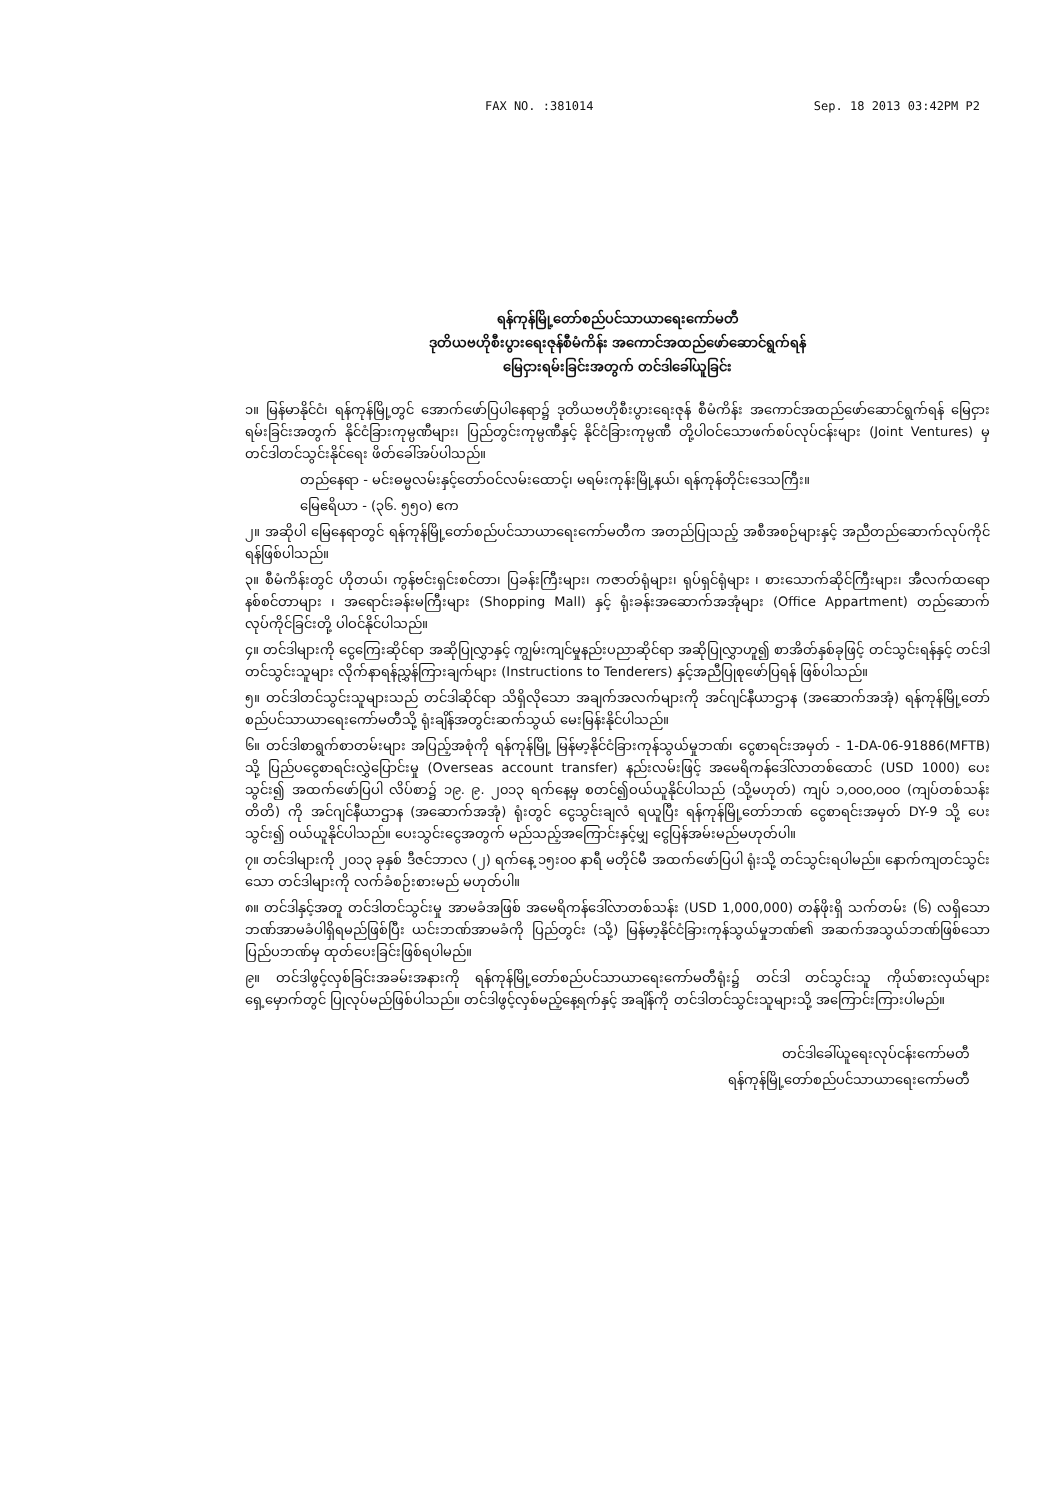FAX NO. :381014 Sep. 18 2013 03:42PM P2
ရန်ကုန်မြို့တော်စည်ပင်သာယာရေးကော်မတီ
ဒုတိယဗဟိုစီးပွားရေးဇုန်စီမံကိန်း အကောင်အထည်ဖော်ဆောင်ရွက်ရန်
မြေငှားရမ်းခြင်းအတွက် တင်ဒါခေါ်ယူခြင်း
၁။ မြန်မာနိုင်ငံ၊ ရန်ကုန်မြို့တွင် အောက်ဖော်ပြပါနေရာ၌ ဒုတိယဗဟိုစီးပွားရေးဇုန် စီမံကိန်း အကောင်အထည်ဖော်ဆောင်ရွက်ရန် မြေငှားရမ်းခြင်းအတွက် နိုင်ငံခြားကုမ္ပဏီများ၊ ပြည်တွင်းကုမ္ပဏီနှင့် နိုင်ငံခြားကုမ္ပဏီ တို့ပါဝင်သောဖက်စပ်လုပ်ငန်းများ (Joint Ventures) မှတင်ဒါတင်သွင်းနိုင်ရေး ဖိတ်ခေါ်အပ်ပါသည်။
တည်နေရာ - မင်းဓမ္မလမ်းနှင့်တော်ဝင်လမ်းထောင့်၊ မရမ်းကုန်းမြို့နယ်၊ ရန်ကုန်တိုင်းဒေသကြီး။
မြေဧရိယာ - (၃၆. ၅၅၀) ဧက
၂။ အဆိုပါ မြေနေရာတွင် ရန်ကုန်မြို့တော်စည်ပင်သာယာရေးကော်မတီက အတည်ပြုသည့် အစီအစဉ်များနှင့် အညီတည်ဆောက်လုပ်ကိုင်ရန်ဖြစ်ပါသည်။
၃။ စီမံကိန်းတွင် ဟိုတယ်၊ ကွန်ဗင်းရှင်းစင်တာ၊ ပြခန်းကြီးများ၊ ကဇာတ်ရုံများ၊ ရုပ်ရှင်ရုံများ ၊ စားသောက်ဆိုင်ကြီးများ၊ အီလက်ထရောနစ်စင်တာများ ၊ အရောင်းခန်းမကြီးများ (Shopping Mall) နှင့် ရုံးခန်းအဆောက်အအုံများ (Office Appartment) တည်ဆောက်လုပ်ကိုင်ခြင်းတို့ ပါဝင်နိုင်ပါသည်။
၄။ တင်ဒါများကို ငွေကြေးဆိုင်ရာ အဆိုပြုလွှာနှင့် ကျွမ်းကျင်မှုနည်းပညာဆိုင်ရာ အဆိုပြုလွှာဟူ၍ စာအိတ်နှစ်ခုဖြင့် တင်သွင်းရန်နှင့် တင်ဒါတင်သွင်းသူများ လိုက်နာရန်ညွှန်ကြားချက်များ (Instructions to Tenderers) နှင့်အညီပြုစုဖော်ပြရန် ဖြစ်ပါသည်။
၅။ တင်ဒါတင်သွင်းသူများသည် တင်ဒါဆိုင်ရာ သိရှိလိုသော အချက်အလက်များကို အင်ဂျင်နီယာဌာန (အဆောက်အအုံ) ရန်ကုန်မြို့တော်စည်ပင်သာယာရေးကော်မတီသို့ ရုံးချိန်အတွင်းဆက်သွယ် မေးမြန်းနိုင်ပါသည်။
၆။ တင်ဒါစာရွက်စာတမ်းများ အပြည့်အစုံကို ရန်ကုန်မြို့ မြန်မာ့နိုင်ငံခြားကုန်သွယ်မှုဘဏ်၊ ငွေစာရင်းအမှတ် - 1-DA-06-91886(MFTB) သို့ ပြည်ပငွေစာရင်းလွှဲပြောင်းမှု (Overseas account transfer) နည်းလမ်းဖြင့် အမေရိကန်ဒေါ်လာတစ်ထောင် (USD 1000) ပေးသွင်း၍ အထက်ဖော်ပြပါ လိပ်စာ၌ ၁၉. ၉. ၂၀၁၃ ရက်နေ့မှ စတင်၍ဝယ်ယူနိုင်ပါသည် (သို့မဟုတ်) ကျပ် ၁,၀၀၀,၀၀၀ (ကျပ်တစ်သန်းတိတိ) ကို အင်ဂျင်နီယာဌာန (အဆောက်အအုံ) ရုံးတွင် ငွေသွင်းချလံ ရယူပြီး ရန်ကုန်မြို့တော်ဘဏ် ငွေစာရင်းအမှတ် DY-9 သို့ ပေးသွင်း၍ ဝယ်ယူနိုင်ပါသည်။ ပေးသွင်းငွေအတွက် မည်သည့်အကြောင်းနှင့်မျှ ငွေပြန်အမ်းမည်မဟုတ်ပါ။
၇။ တင်ဒါများကို ၂၀၁၃ ခုနှစ် ဒီဇင်ဘာလ (၂) ရက်နေ့ ၁၅း၀၀ နာရီ မတိုင်မီ အထက်ဖော်ပြပါ ရုံးသို့ တင်သွင်းရပါမည်။ နောက်ကျတင်သွင်းသော တင်ဒါများကို လက်ခံစဉ်းစားမည် မဟုတ်ပါ။
၈။ တင်ဒါနှင့်အတူ တင်ဒါတင်သွင်းမှု အာမခံအဖြစ် အမေရိကန်ဒေါ်လာတစ်သန်း (USD 1,000,000) တန်ဖိုးရှိ သက်တမ်း (၆) လရှိသော ဘဏ်အာမခံပါရှိရမည်ဖြစ်ပြီး ယင်းဘဏ်အာမခံကို ပြည်တွင်း (သို့) မြန်မာ့နိုင်ငံခြားကုန်သွယ်မှုဘဏ်၏ အဆက်အသွယ်ဘဏ်ဖြစ်သော ပြည်ပဘဏ်မှ ထုတ်ပေးခြင်းဖြစ်ရပါမည်။
၉။ တင်ဒါဖွင့်လှစ်ခြင်းအခမ်းအနားကို ရန်ကုန်မြို့တော်စည်ပင်သာယာရေးကော်မတီရုံး၌ တင်ဒါ တင်သွင်းသူ ကိုယ်စားလှယ်များ ရှေ့မှောက်တွင် ပြုလုပ်မည်ဖြစ်ပါသည်။ တင်ဒါဖွင့်လှစ်မည့်နေ့ရက်နှင့် အချိန်ကို တင်ဒါတင်သွင်းသူများသို့ အကြောင်းကြားပါမည်။
တင်ဒါခေါ်ယူရေးလုပ်ငန်းကော်မတီ
ရန်ကုန်မြို့တော်စည်ပင်သာယာရေးကော်မတီ